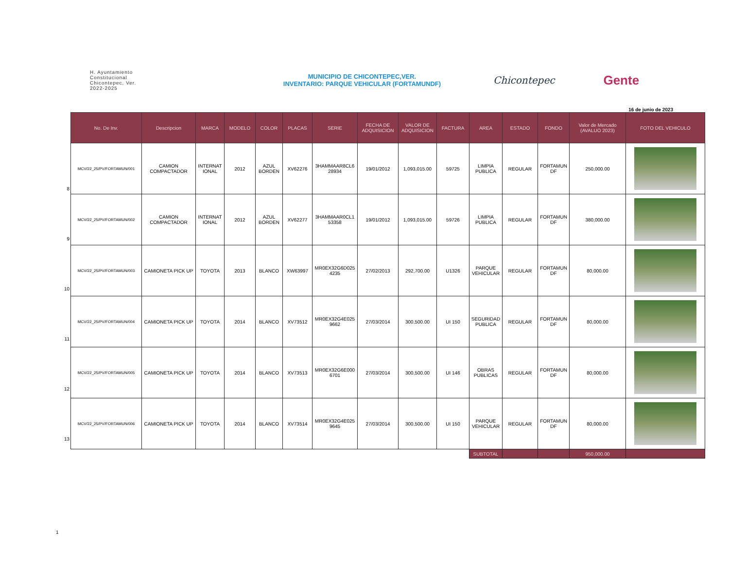H. Ayuntamiento
Constitucional
Chicontepec, Ver.
2022-2025
MUNICIPIO DE CHICONTEPEC,VER.
INVENTARIO: PARQUE VEHICULAR (FORTAMUNDF)
Chicontepec
Gente
16 de junio de 2023
8
9
10
11
12
13
| No. De Inv. | Descripcion | MARCA | MODELO | COLOR | PLACAS | SERIE | FECHA DE ADQUISICION | VALOR DE ADQUISICION | FACTURA | AREA | ESTADO | FONDO | Valor de Mercado (AVALUO 2023) | FOTO DEL VEHICULO |
| --- | --- | --- | --- | --- | --- | --- | --- | --- | --- | --- | --- | --- | --- | --- |
| MCV/22_25/PV/FORTAMUN/001 | CAMION COMPACTADOR | INTERNAT IONAL | 2012 | AZUL BORDEN | XV62276 | 3HAMMAAR8CL6 28934 | 19/01/2012 | 1,093,015.00 | 59725 | LIMPIA PUBLICA | REGULAR | FORTAMUN DF | 250,000.00 | |
| MCV/22_25/PV/FORTAMUN/002 | CAMION COMPACTADOR | INTERNAT IONAL | 2012 | AZUL BORDEN | XV62277 | 3HAMMAAR0CL1 53358 | 19/01/2012 | 1,093,015.00 | 59726 | LIMPIA PUBLICA | REGULAR | FORTAMUN DF | 380,000.00 | |
| MCV/22_25/PV/FORTAMUN/003 | CAMIONETA PICK UP | TOYOTA | 2013 | BLANCO | XW63997 | MR0EX32G6D025 4235 | 27/02/2013 | 292,700.00 | U1326 | PARQUE VEHICULAR | REGULAR | FORTAMUN DF | 80,000.00 | |
| MCV/22_25/PV/FORTAMUN/004 | CAMIONETA PICK UP | TOYOTA | 2014 | BLANCO | XV73512 | MR0EX32G4E025 9662 | 27/03/2014 | 300,500.00 | UI 150 | SEGURIDAD PUBLICA | REGULAR | FORTAMUN DF | 80,000.00 | |
| MCV/22_25/PV/FORTAMUN/005 | CAMIONETA PICK UP | TOYOTA | 2014 | BLANCO | XV73513 | MR0EX32G6E000 6701 | 27/03/2014 | 300,500.00 | UI 146 | OBRAS PUBLICAS | REGULAR | FORTAMUN DF | 80,000.00 | |
| MCV/22_25/PV/FORTAMUN/006 | CAMIONETA PICK UP | TOYOTA | 2014 | BLANCO | XV73514 | MR0EX32G4E025 9645 | 27/03/2014 | 300,500.00 | UI 150 | PARQUE VEHICULAR | REGULAR | FORTAMUN DF | 80,000.00 | |
| | | | | | | | | | | SUBTOTAL | | | 950,000.00 | |
1